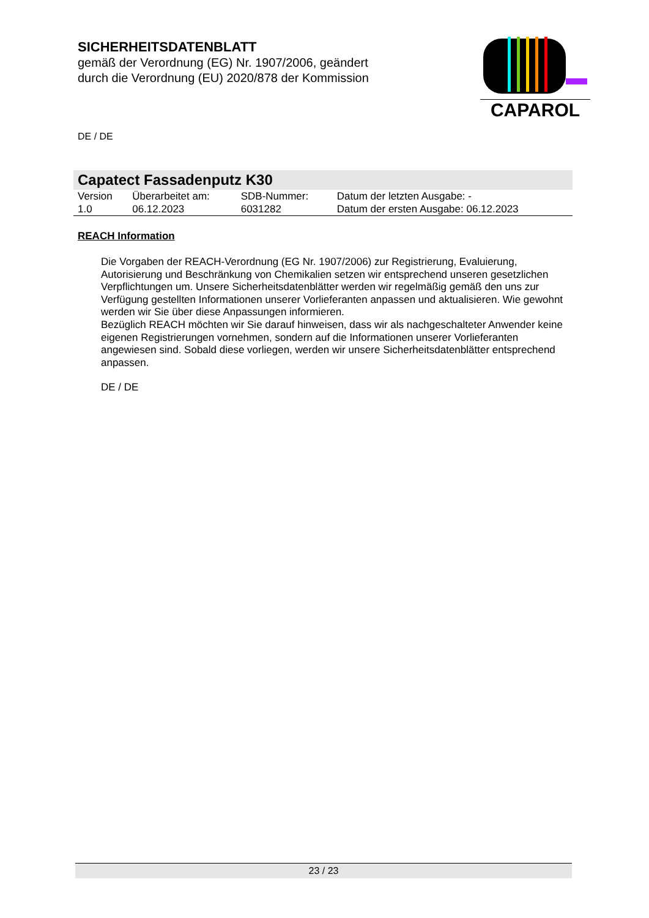SICHERHEITSDATENBLATT
gemäß der Verordnung (EG) Nr. 1907/2006, geändert
durch die Verordnung (EU) 2020/878 der Kommission
CAPAROL
DE / DE
Capatect Fassadenputz K30
| Version | Überarbeitet am: | SDB-Nummer: | Datum der letzten Ausgabe: - |
| 1.0 | 06.12.2023 | 6031282 | Datum der ersten Ausgabe: 06.12.2023 |
REACH Information
Die Vorgaben der REACH-Verordnung (EG Nr. 1907/2006) zur Registrierung, Evaluierung, Autorisierung und Beschränkung von Chemikalien setzen wir entsprechend unseren gesetzlichen Verpflichtungen um. Unsere Sicherheitsdatenblätter werden wir regelmäßig gemäß den uns zur Verfügung gestellten Informationen unserer Vorlieferanten anpassen und aktualisieren. Wie gewohnt werden wir Sie über diese Anpassungen informieren.
Bezüglich REACH möchten wir Sie darauf hinweisen, dass wir als nachgeschalteter Anwender keine eigenen Registrierungen vornehmen, sondern auf die Informationen unserer Vorlieferanten angewiesen sind. Sobald diese vorliegen, werden wir unsere Sicherheitsdatenblätter entsprechend anpassen.
DE / DE
23 / 23